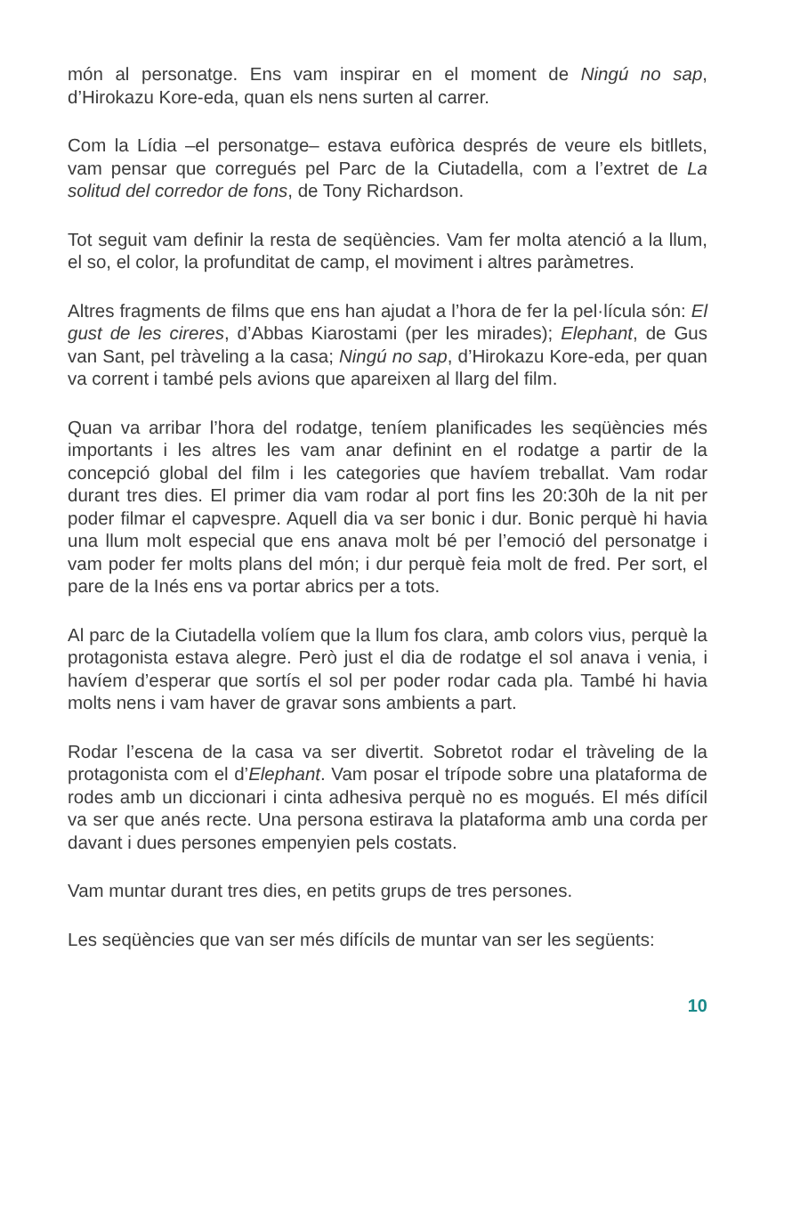món al personatge. Ens vam inspirar en el moment de Ningú no sap, d’Hirokazu Kore-eda, quan els nens surten al carrer.
Com la Lídia –el personatge– estava eufòrica després de veure els bitllets, vam pensar que corregués pel Parc de la Ciutadella, com a l’extret de La solitud del corredor de fons, de Tony Richardson.
Tot seguit vam definir la resta de seqüències. Vam fer molta atenció a la llum, el so, el color, la profunditat de camp, el moviment i altres paràmetres.
Altres fragments de films que ens han ajudat a l’hora de fer la pel·lícula són: El gust de les cireres, d’Abbas Kiarostami (per les mirades); Elephant, de Gus van Sant, pel tràveling a la casa; Ningú no sap, d’Hirokazu Kore-eda, per quan va corrent i també pels avions que apareixen al llarg del film.
Quan va arribar l’hora del rodatge, teníem planificades les seqüències més importants i les altres les vam anar definint en el rodatge a partir de la concepció global del film i les categories que havíem treballat. Vam rodar durant tres dies. El primer dia vam rodar al port fins les 20:30h de la nit per poder filmar el capvespre. Aquell dia va ser bonic i dur. Bonic perquè hi havia una llum molt especial que ens anava molt bé per l’emoció del personatge i vam poder fer molts plans del món; i dur perquè feia molt de fred. Per sort, el pare de la Inés ens va portar abrics per a tots.
Al parc de la Ciutadella volíem que la llum fos clara, amb colors vius, perquè la protagonista estava alegre. Però just el dia de rodatge el sol anava i venia, i havíem d’esperar que sortís el sol per poder rodar cada pla. També hi havia molts nens i vam haver de gravar sons ambients a part.
Rodar l’escena de la casa va ser divertit. Sobretot rodar el tràveling de la protagonista com el d’Elephant. Vam posar el trípode sobre una plataforma de rodes amb un diccionari i cinta adhesiva perquè no es mogués. El més difícil va ser que anés recte. Una persona estirava la plataforma amb una corda per davant i dues persones empenyien pels costats.
Vam muntar durant tres dies, en petits grups de tres persones.
Les seqüències que van ser més difícils de muntar van ser les següents:
10